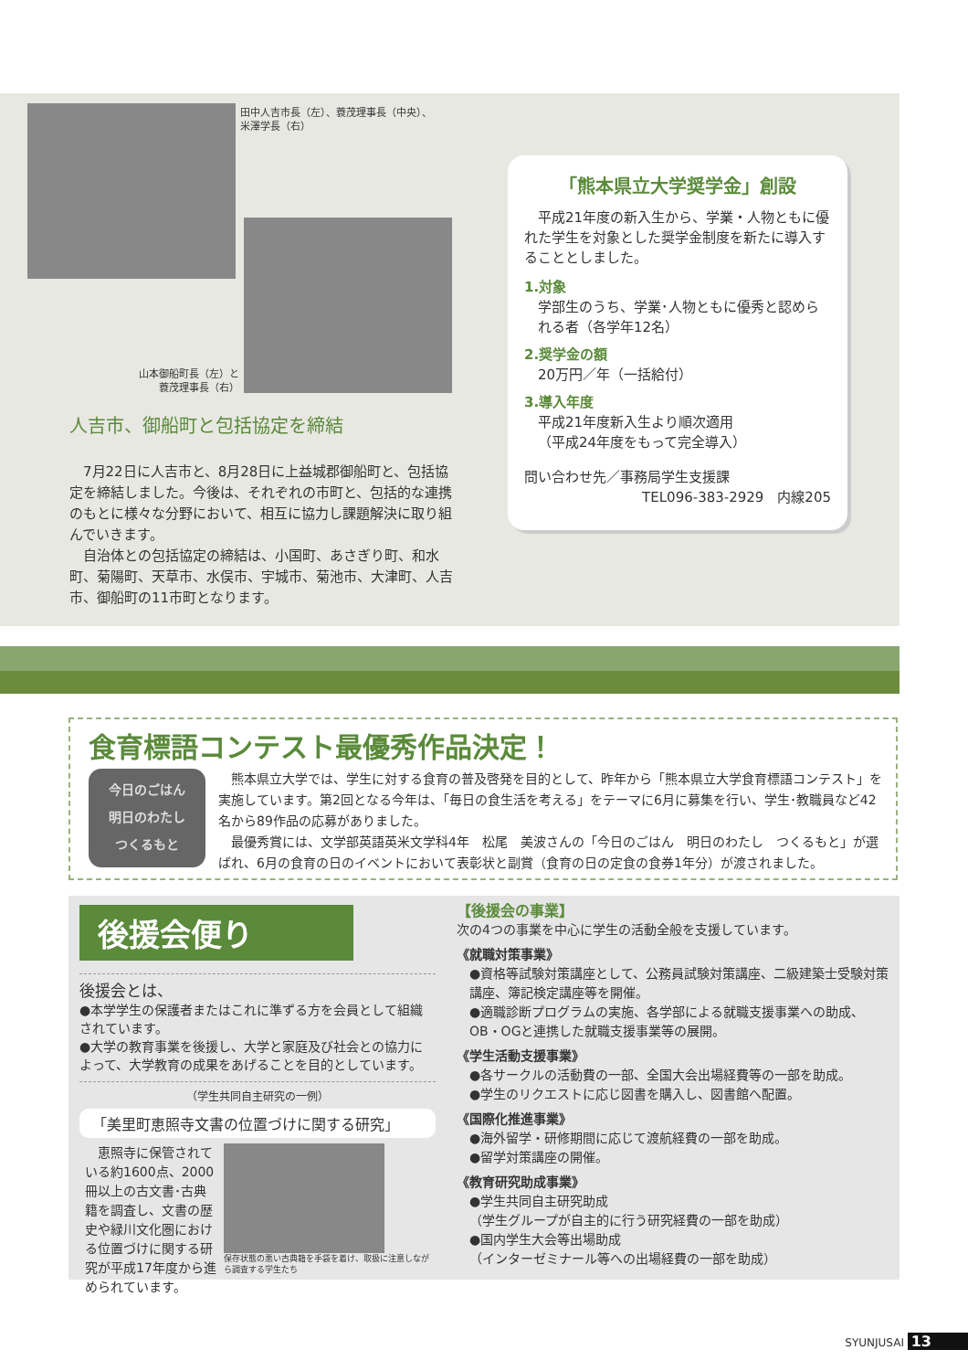田中人吉市長（左）、蓑茂理事長（中央）、
米澤学長（右）
山本御船町長（左）と
蓑茂理事長（右）
人吉市、御船町と包括協定を締結
　7月22日に人吉市と、8月28日に上益城郡御船町と、包括協定を締結しました。今後は、それぞれの市町と、包括的な連携のもとに様々な分野において、相互に協力し課題解決に取り組んでいきます。
　自治体との包括協定の締結は、小国町、あさぎり町、和水町、菊陽町、天草市、水俣市、宇城市、菊池市、大津町、人吉市、御船町の11市町となります。
「熊本県立大学奨学金」創設
　平成21年度の新入生から、学業・人物ともに優れた学生を対象とした奨学金制度を新たに導入することとしました。
1.対象
学部生のうち、学業･人物ともに優秀と認められる者（各学年12名）
2.奨学金の額
20万円／年（一括給付）
3.導入年度
平成21年度新入生より順次適用
（平成24年度をもって完全導入）
問い合わせ先／事務局学生支援課
TEL096-383-2929　内線205
食育標語コンテスト最優秀作品決定！
今日のごはん
明日のわたし
つくるもと
　熊本県立大学では、学生に対する食育の普及啓発を目的として、昨年から「熊本県立大学食育標語コンテスト」を実施しています。第2回となる今年は、「毎日の食生活を考える」をテーマに6月に募集を行い、学生･教職員など42名から89作品の応募がありました。
　最優秀賞には、文学部英語英米文学科4年　松尾　美波さんの「今日のごはん　明日のわたし　つくるもと」が選ばれ、6月の食育の日のイベントにおいて表彰状と副賞（食育の日の定食の食券1年分）が渡されました。
後援会便り
後援会とは、
●本学学生の保護者またはこれに準ずる方を会員として組織されています。
●大学の教育事業を後援し、大学と家庭及び社会との協力によって、大学教育の成果をあげることを目的としています。
（学生共同自主研究の一例）
「美里町恵照寺文書の位置づけに関する研究」
　恵照寺に保管されている約1600点、2000冊以上の古文書･古典籍を調査し、文書の歴史や緑川文化圏における位置づけに関する研究が平成17年度から進められています。
保存状態の悪い古典籍を手袋を着け、取扱に注意しながら調査する学生たち
【後援会の事業】
次の4つの事業を中心に学生の活動全般を支援しています。
《就職対策事業》
●資格等試験対策講座として、公務員試験対策講座、二級建築士受験対策講座、簿記検定講座等を開催。
●適職診断プログラムの実施、各学部による就職支援事業への助成、OB・OGと連携した就職支援事業等の展開。
《学生活動支援事業》
●各サークルの活動費の一部、全国大会出場経費等の一部を助成。
●学生のリクエストに応じ図書を購入し、図書館へ配置。
《国際化推進事業》
●海外留学・研修期間に応じて渡航経費の一部を助成。
●留学対策講座の開催。
《教育研究助成事業》
●学生共同自主研究助成
（学生グループが自主的に行う研究経費の一部を助成）
●国内学生大会等出場助成
（インターゼミナール等への出場経費の一部を助成）
SYUNJUSAI 13